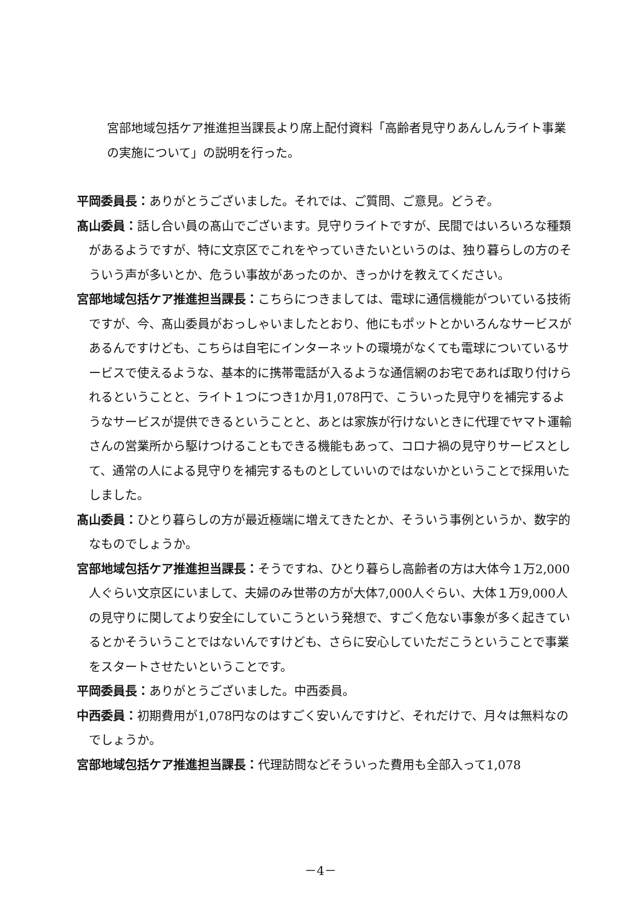宮部地域包括ケア推進担当課長より席上配付資料「高齢者見守りあんしんライト事業の実施について」の説明を行った。
平岡委員長：ありがとうございました。それでは、ご質問、ご意見。どうぞ。
髙山委員：話し合い員の髙山でございます。見守りライトですが、民間ではいろいろな種類があるようですが、特に文京区でこれをやっていきたいというのは、独り暮らしの方のそういう声が多いとか、危うい事故があったのか、きっかけを教えてください。
宮部地域包括ケア推進担当課長：こちらにつきましては、電球に通信機能がついている技術ですが、今、髙山委員がおっしゃいましたとおり、他にもポットとかいろんなサービスがあるんですけども、こちらは自宅にインターネットの環境がなくても電球についているサービスで使えるような、基本的に携帯電話が入るような通信網のお宅であれば取り付けられるということと、ライト１つにつき1か月1,078円で、こういった見守りを補完するようなサービスが提供できるということと、あとは家族が行けないときに代理でヤマト運輸さんの営業所から駆けつけることもできる機能もあって、コロナ禍の見守りサービスとして、通常の人による見守りを補完するものとしていいのではないかということで採用いたしました。
髙山委員：ひとり暮らしの方が最近極端に増えてきたとか、そういう事例というか、数字的なものでしょうか。
宮部地域包括ケア推進担当課長：そうですね、ひとり暮らし高齢者の方は大体今１万2,000人ぐらい文京区にいまして、夫婦のみ世帯の方が大体7,000人ぐらい、大体１万9,000人の見守りに関してより安全にしていこうという発想で、すごく危ない事象が多く起きているとかそういうことではないんですけども、さらに安心していただこうということで事業をスタートさせたいということです。
平岡委員長：ありがとうございました。中西委員。
中西委員：初期費用が1,078円なのはすごく安いんですけど、それだけで、月々は無料なのでしょうか。
宮部地域包括ケア推進担当課長：代理訪問などそういった費用も全部入って1,078
－4－